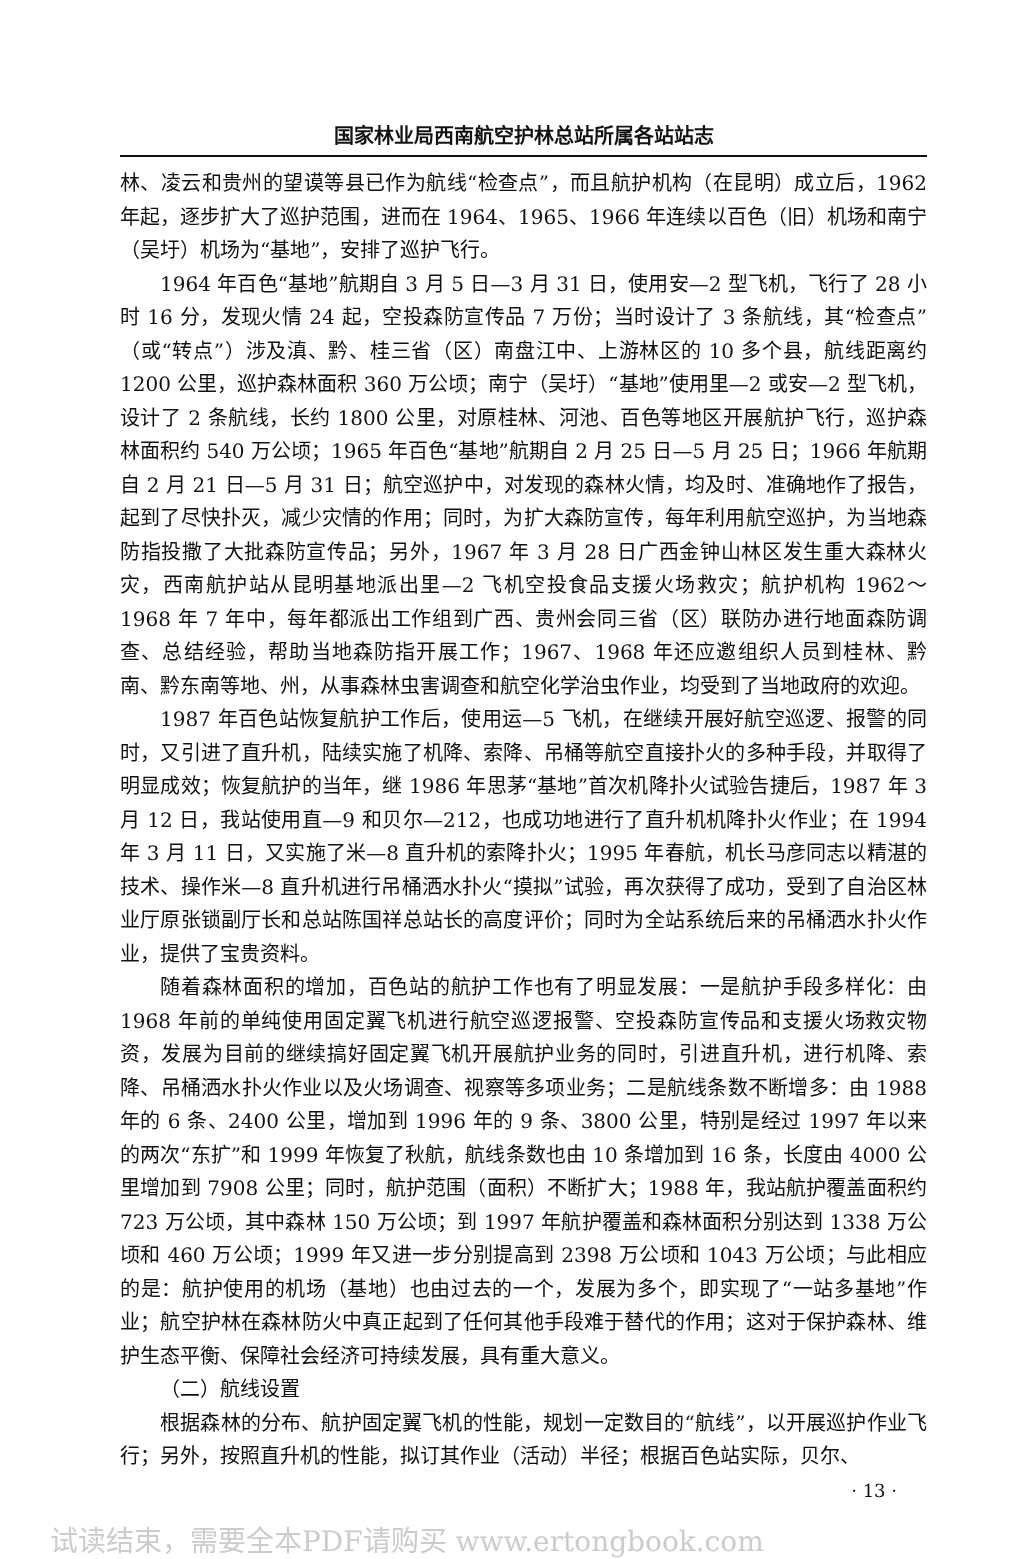国家林业局西南航空护林总站所属各站站志
林、凌云和贵州的望谟等县已作为航线“检查点”，而且航护机构（在昆明）成立后，1962 年起，逐步扩大了巡护范围，进而在 1964、1965、1966 年连续以百色（旧）机场和南宁（吴圩）机场为“基地”，安排了巡护飞行。
1964 年百色“基地”航期自 3 月 5 日—3 月 31 日，使用安—2 型飞机，飞行了 28 小时 16 分，发现火情 24 起，空投森防宣传品 7 万份；当时设计了 3 条航线，其“检查点”（或“转点”）涉及滇、黔、桂三省（区）南盘江中、上游林区的 10 多个县，航线距离约 1200 公里，巡护森林面积 360 万公顷；南宁（吴圩）“基地”使用里—2 或安—2 型飞机，设计了 2 条航线，长约 1800 公里，对原桂林、河池、百色等地区开展航护飞行，巡护森林面积约 540 万公顷；1965 年百色“基地”航期自 2 月 25 日—5 月 25 日；1966 年航期自 2 月 21 日—5 月 31 日；航空巡护中，对发现的森林火情，均及时、准确地作了报告，起到了尽快扑灭，减少灾情的作用；同时，为扩大森防宣传，每年利用航空巡护，为当地森防指投撒了大批森防宣传品；另外，1967 年 3 月 28 日广西金钟山林区发生重大森林火灾，西南航护站从昆明基地派出里—2 飞机空投食品支援火场救灾；航护机构 1962～1968 年 7 年中，每年都派出工作组到广西、贵州会同三省（区）联防办进行地面森防调查、总结经验，帮助当地森防指开展工作；1967、1968 年还应邀组织人员到桂林、黔南、黔东南等地、州，从事森林虫害调查和航空化学治虫作业，均受到了当地政府的欢迎。
1987 年百色站恢复航护工作后，使用运—5 飞机，在继续开展好航空巡逻、报警的同时，又引进了直升机，陆续实施了机降、索降、吊桶等航空直接扑火的多种手段，并取得了明显成效；恢复航护的当年，继 1986 年思茅“基地”首次机降扑火试验告捷后，1987 年 3 月 12 日，我站使用直—9 和贝尔—212，也成功地进行了直升机机降扑火作业；在 1994 年 3 月 11 日，又实施了米—8 直升机的索降扑火；1995 年春航，机长马彦同志以精湛的技术、操作米—8 直升机进行吊桶洒水扑火“摸拟”试验，再次获得了成功，受到了自治区林业厅原张锁副厅长和总站陈国祥总站长的高度评价；同时为全站系统后来的吊桶洒水扑火作业，提供了宝贵资料。
随着森林面积的增加，百色站的航护工作也有了明显发展：一是航护手段多样化：由 1968 年前的单纯使用固定翼飞机进行航空巡逻报警、空投森防宣传品和支援火场救灾物资，发展为目前的继续搞好固定翼飞机开展航护业务的同时，引进直升机，进行机降、索降、吊桶洒水扑火作业以及火场调查、视察等多项业务；二是航线条数不断增多：由 1988 年的 6 条、2400 公里，增加到 1996 年的 9 条、3800 公里，特别是经过 1997 年以来的两次“东扩”和 1999 年恢复了秋航，航线条数也由 10 条增加到 16 条，长度由 4000 公里增加到 7908 公里；同时，航护范围（面积）不断扩大；1988 年，我站航护覆盖面积约 723 万公顷，其中森林 150 万公顷；到 1997 年航护覆盖和森林面积分别达到 1338 万公顷和 460 万公顷；1999 年又进一步分别提高到 2398 万公顷和 1043 万公顷；与此相应的是：航护使用的机场（基地）也由过去的一个，发展为多个，即实现了“一站多基地”作业；航空护林在森林防火中真正起到了任何其他手段难于替代的作用；这对于保护森林、维护生态平衡、保障社会经济可持续发展，具有重大意义。
（二）航线设置
根据森林的分布、航护固定翼飞机的性能，规划一定数目的“航线”，以开展巡护作业飞行；另外，按照直升机的性能，拟订其作业（活动）半径；根据百色站实际，贝尔、
· 13 ·
试读结束，需要全本PDF请购买 www.ertongbook.com